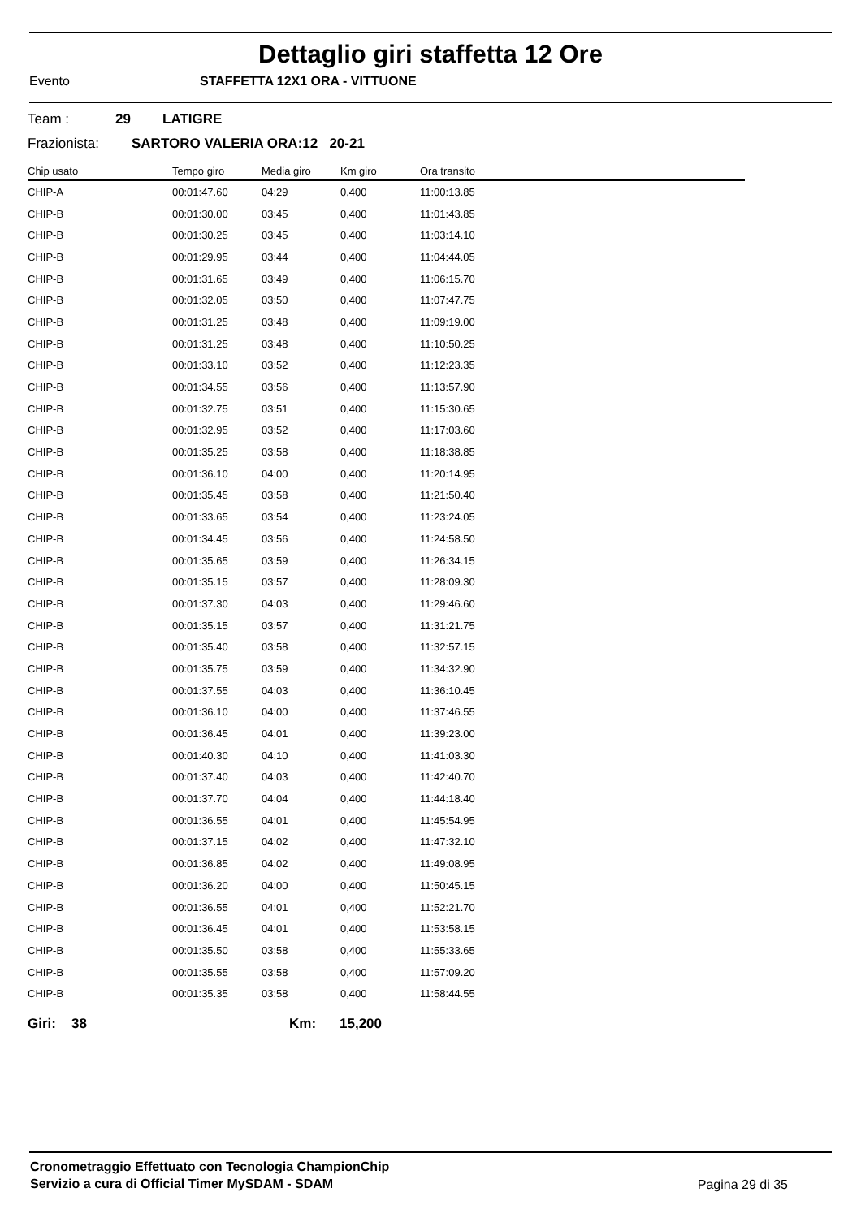Dettaglio giri staffetta 12 Ore
Evento STAFFETTA 12X1 ORA - VITTUONE
Team : 29 LATIGRE
Frazionista: SARTORO VALERIA ORA:12 20-21
| Chip usato | Tempo giro | Media giro | Km giro | Ora transito |
| --- | --- | --- | --- | --- |
| CHIP-A | 00:01:47.60 | 04:29 | 0,400 | 11:00:13.85 |
| CHIP-B | 00:01:30.00 | 03:45 | 0,400 | 11:01:43.85 |
| CHIP-B | 00:01:30.25 | 03:45 | 0,400 | 11:03:14.10 |
| CHIP-B | 00:01:29.95 | 03:44 | 0,400 | 11:04:44.05 |
| CHIP-B | 00:01:31.65 | 03:49 | 0,400 | 11:06:15.70 |
| CHIP-B | 00:01:32.05 | 03:50 | 0,400 | 11:07:47.75 |
| CHIP-B | 00:01:31.25 | 03:48 | 0,400 | 11:09:19.00 |
| CHIP-B | 00:01:31.25 | 03:48 | 0,400 | 11:10:50.25 |
| CHIP-B | 00:01:33.10 | 03:52 | 0,400 | 11:12:23.35 |
| CHIP-B | 00:01:34.55 | 03:56 | 0,400 | 11:13:57.90 |
| CHIP-B | 00:01:32.75 | 03:51 | 0,400 | 11:15:30.65 |
| CHIP-B | 00:01:32.95 | 03:52 | 0,400 | 11:17:03.60 |
| CHIP-B | 00:01:35.25 | 03:58 | 0,400 | 11:18:38.85 |
| CHIP-B | 00:01:36.10 | 04:00 | 0,400 | 11:20:14.95 |
| CHIP-B | 00:01:35.45 | 03:58 | 0,400 | 11:21:50.40 |
| CHIP-B | 00:01:33.65 | 03:54 | 0,400 | 11:23:24.05 |
| CHIP-B | 00:01:34.45 | 03:56 | 0,400 | 11:24:58.50 |
| CHIP-B | 00:01:35.65 | 03:59 | 0,400 | 11:26:34.15 |
| CHIP-B | 00:01:35.15 | 03:57 | 0,400 | 11:28:09.30 |
| CHIP-B | 00:01:37.30 | 04:03 | 0,400 | 11:29:46.60 |
| CHIP-B | 00:01:35.15 | 03:57 | 0,400 | 11:31:21.75 |
| CHIP-B | 00:01:35.40 | 03:58 | 0,400 | 11:32:57.15 |
| CHIP-B | 00:01:35.75 | 03:59 | 0,400 | 11:34:32.90 |
| CHIP-B | 00:01:37.55 | 04:03 | 0,400 | 11:36:10.45 |
| CHIP-B | 00:01:36.10 | 04:00 | 0,400 | 11:37:46.55 |
| CHIP-B | 00:01:36.45 | 04:01 | 0,400 | 11:39:23.00 |
| CHIP-B | 00:01:40.30 | 04:10 | 0,400 | 11:41:03.30 |
| CHIP-B | 00:01:37.40 | 04:03 | 0,400 | 11:42:40.70 |
| CHIP-B | 00:01:37.70 | 04:04 | 0,400 | 11:44:18.40 |
| CHIP-B | 00:01:36.55 | 04:01 | 0,400 | 11:45:54.95 |
| CHIP-B | 00:01:37.15 | 04:02 | 0,400 | 11:47:32.10 |
| CHIP-B | 00:01:36.85 | 04:02 | 0,400 | 11:49:08.95 |
| CHIP-B | 00:01:36.20 | 04:00 | 0,400 | 11:50:45.15 |
| CHIP-B | 00:01:36.55 | 04:01 | 0,400 | 11:52:21.70 |
| CHIP-B | 00:01:36.45 | 04:01 | 0,400 | 11:53:58.15 |
| CHIP-B | 00:01:35.50 | 03:58 | 0,400 | 11:55:33.65 |
| CHIP-B | 00:01:35.55 | 03:58 | 0,400 | 11:57:09.20 |
| CHIP-B | 00:01:35.35 | 03:58 | 0,400 | 11:58:44.55 |
Giri: 38 Km: 15,200
Cronometraggio Effettuato con Tecnologia ChampionChip
Servizio a cura di Official Timer MySDAM - SDAM
Pagina 29 di 35